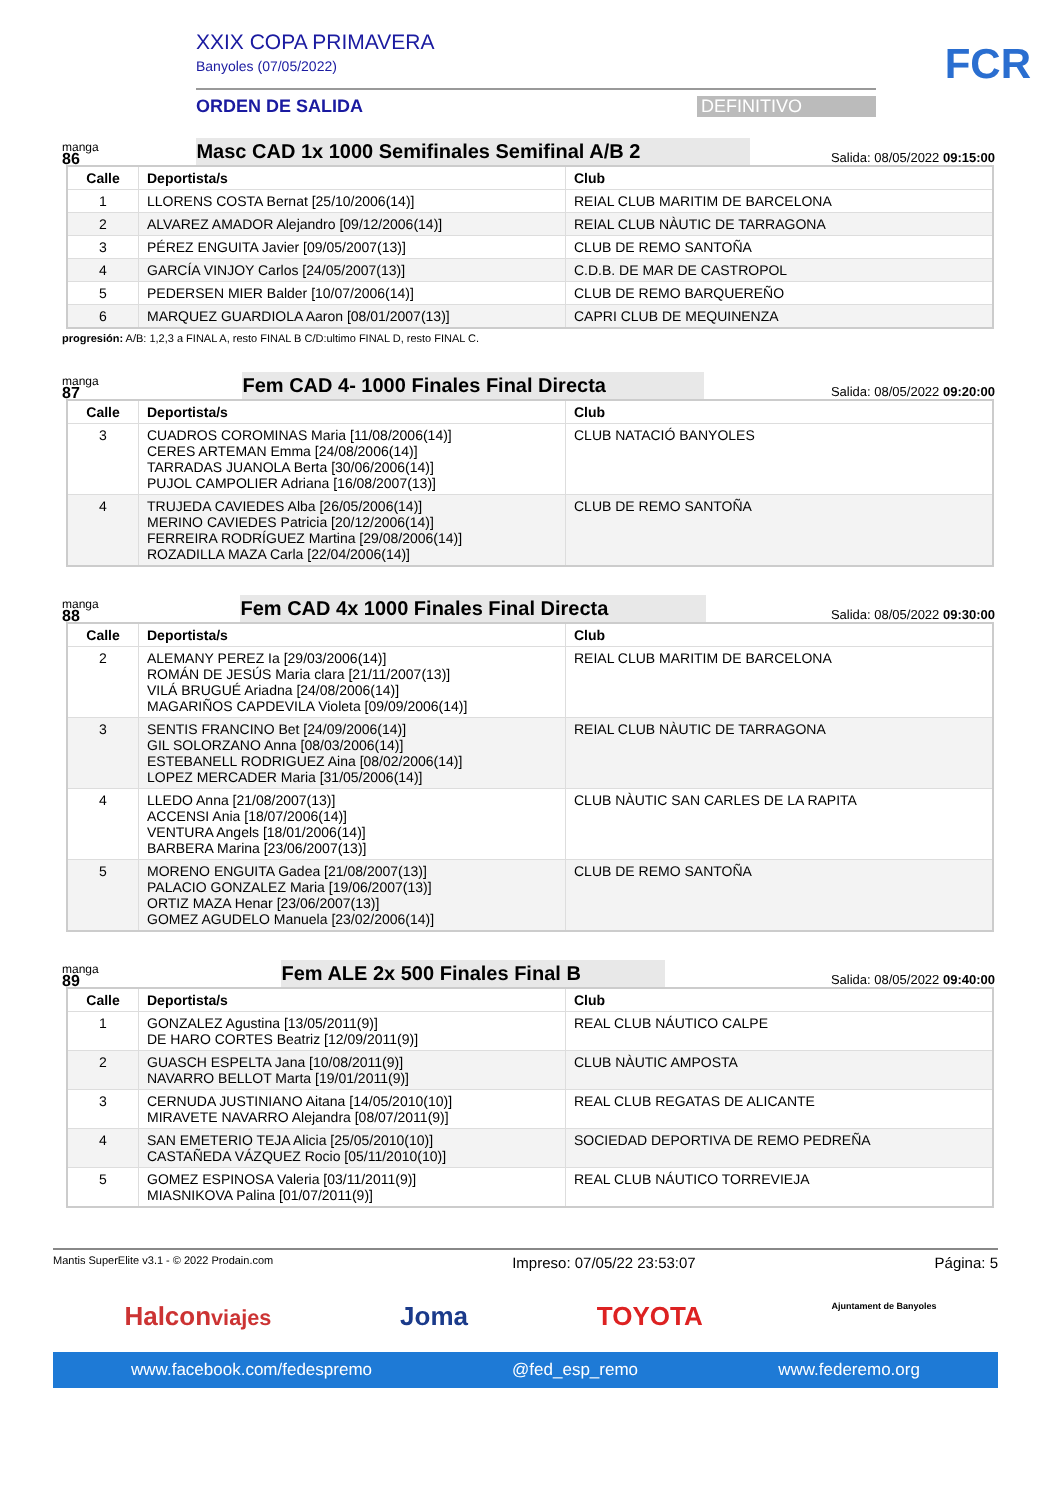XXIX COPA PRIMAVERA
Banyoles (07/05/2022)
ORDEN DE SALIDA DEFINITIVO
FCR
manga
86
Masc CAD 1x 1000 Semifinales Semifinal A/B 2
Salida: 08/05/2022 09:15:00
| Calle | Deportista/s | Club |
| --- | --- | --- |
| 1 | LLORENS COSTA Bernat [25/10/2006(14)] | REIAL CLUB MARITIM DE BARCELONA |
| 2 | ALVAREZ AMADOR Alejandro [09/12/2006(14)] | REIAL CLUB NÀUTIC DE TARRAGONA |
| 3 | PÉREZ ENGUITA Javier [09/05/2007(13)] | CLUB DE REMO SANTOÑA |
| 4 | GARCÍA VINJOY Carlos [24/05/2007(13)] | C.D.B. DE MAR DE CASTROPOL |
| 5 | PEDERSEN MIER Balder [10/07/2006(14)] | CLUB DE REMO BARQUEREÑO |
| 6 | MARQUEZ GUARDIOLA Aaron [08/01/2007(13)] | CAPRI CLUB DE MEQUINENZA |
progresión: A/B: 1,2,3 a FINAL A, resto FINAL B C/D:ultimo FINAL D, resto FINAL C.
manga
87
Fem CAD 4- 1000 Finales Final Directa
Salida: 08/05/2022 09:20:00
| Calle | Deportista/s | Club |
| --- | --- | --- |
| 3 | CUADROS COROMINAS Maria [11/08/2006(14)] CERES ARTEMAN Emma [24/08/2006(14)] TARRADAS JUANOLA Berta [30/06/2006(14)] PUJOL CAMPOLIER Adriana [16/08/2007(13)] | CLUB NATACIÓ BANYOLES |
| 4 | TRUJEDA CAVIEDES Alba [26/05/2006(14)] MERINO CAVIEDES Patricia [20/12/2006(14)] FERREIRA RODRÍGUEZ Martina [29/08/2006(14)] ROZADILLA MAZA Carla [22/04/2006(14)] | CLUB DE REMO SANTOÑA |
manga
88
Fem CAD 4x 1000 Finales Final Directa
Salida: 08/05/2022 09:30:00
| Calle | Deportista/s | Club |
| --- | --- | --- |
| 2 | ALEMANY PEREZ Ia [29/03/2006(14)] ROMÁN DE JESÚS Maria clara [21/11/2007(13)] VILÁ BRUGUÉ Ariadna [24/08/2006(14)] MAGARIÑOS CAPDEVILA Violeta [09/09/2006(14)] | REIAL CLUB MARITIM DE BARCELONA |
| 3 | SENTIS FRANCINO Bet [24/09/2006(14)] GIL SOLORZANO Anna [08/03/2006(14)] ESTEBANELL RODRIGUEZ Aina [08/02/2006(14)] LOPEZ MERCADER Maria [31/05/2006(14)] | REIAL CLUB NÀUTIC DE TARRAGONA |
| 4 | LLEDO Anna [21/08/2007(13)] ACCENSI Ania [18/07/2006(14)] VENTURA Angels [18/01/2006(14)] BARBERA Marina [23/06/2007(13)] | CLUB NÀUTIC SAN CARLES DE LA RAPITA |
| 5 | MORENO ENGUITA Gadea [21/08/2007(13)] PALACIO GONZALEZ Maria [19/06/2007(13)] ORTIZ MAZA Henar [23/06/2007(13)] GOMEZ AGUDELO Manuela [23/02/2006(14)] | CLUB DE REMO SANTOÑA |
manga
89
Fem ALE 2x 500 Finales Final B
Salida: 08/05/2022 09:40:00
| Calle | Deportista/s | Club |
| --- | --- | --- |
| 1 | GONZALEZ Agustina [13/05/2011(9)] DE HARO CORTES Beatriz [12/09/2011(9)] | REAL CLUB NÁUTICO CALPE |
| 2 | GUASCH ESPELTA Jana [10/08/2011(9)] NAVARRO BELLOT Marta [19/01/2011(9)] | CLUB NÀUTIC AMPOSTA |
| 3 | CERNUDA JUSTINIANO Aitana [14/05/2010(10)] MIRAVETE NAVARRO Alejandra [08/07/2011(9)] | REAL CLUB REGATAS DE ALICANTE |
| 4 | SAN EMETERIO TEJA Alicia [25/05/2010(10)] CASTAÑEDA VÁZQUEZ Rocio [05/11/2010(10)] | SOCIEDAD DEPORTIVA DE REMO PEDREÑA |
| 5 | GOMEZ ESPINOSA Valeria [03/11/2011(9)] MIASNIKOVA Palina [01/07/2011(9)] | REAL CLUB NÁUTICO TORREVIEJA |
Mantis SuperElite v3.1 - © 2022 Prodain.com Impreso: 07/05/22 23:53:07 Página: 5
Halconviajes Joma TOYOTA Ajuntament de Banyoles
www.facebook.com/fedespremo @fed_esp_remo www.federemo.org